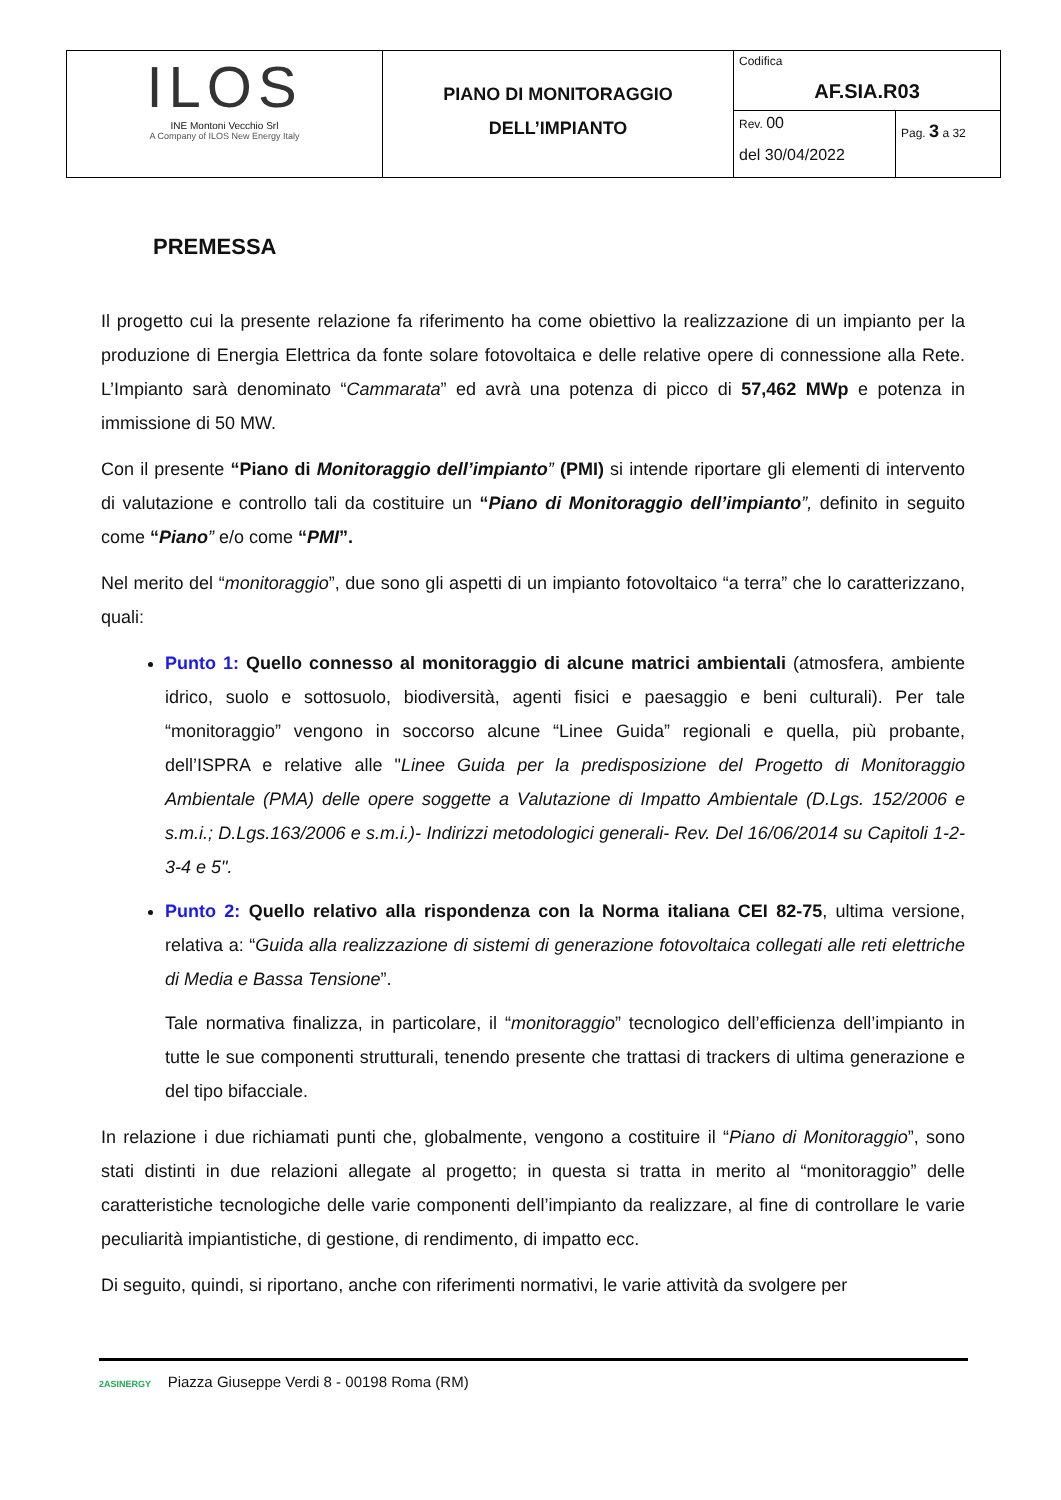| ILOS INE Montoni Vecchio Srl A Company of ILOS New Energy Italy | PIANO DI MONITORAGGIO DELL’IMPIANTO | Codifica AF.SIA.R03 | |
| | | Rev. 00 del 30/04/2022 | Pag. 3 a 32 |
PREMESSA
Il progetto cui la presente relazione fa riferimento ha come obiettivo la realizzazione di un impianto per la produzione di Energia Elettrica da fonte solare fotovoltaica e delle relative opere di connessione alla Rete. L’Impianto sarà denominato “Cammarata” ed avrà una potenza di picco di 57,462 MWp e potenza in immissione di 50 MW.
Con il presente “Piano di Monitoraggio dell’impianto” (PMI) si intende riportare gli elementi di intervento di valutazione e controllo tali da costituire un “Piano di Monitoraggio dell’impianto”, definito in seguito come “Piano” e/o come “PMI”.
Nel merito del “monitoraggio”, due sono gli aspetti di un impianto fotovoltaico “a terra” che lo caratterizzano, quali:
Punto 1: Quello connesso al monitoraggio di alcune matrici ambientali (atmosfera, ambiente idrico, suolo e sottosuolo, biodiversità, agenti fisici e paesaggio e beni culturali). Per tale “monitoraggio” vengono in soccorso alcune “Linee Guida” regionali e quella, più probante, dell’ISPRA e relative alle "Linee Guida per la predisposizione del Progetto di Monitoraggio Ambientale (PMA) delle opere soggette a Valutazione di Impatto Ambientale (D.Lgs. 152/2006 e s.m.i.; D.Lgs.163/2006 e s.m.i.)- Indirizzi metodologici generali- Rev. Del 16/06/2014 su Capitoli 1-2-3-4 e 5".
Punto 2: Quello relativo alla rispondenza con la Norma italiana CEI 82-75, ultima versione, relativa a: “Guida alla realizzazione di sistemi di generazione fotovoltaica collegati alle reti elettriche di Media e Bassa Tensione”.
Tale normativa finalizza, in particolare, il “monitoraggio” tecnologico dell’efficienza dell’impianto in tutte le sue componenti strutturali, tenendo presente che trattasi di trackers di ultima generazione e del tipo bifacciale.
In relazione i due richiamati punti che, globalmente, vengono a costituire il “Piano di Monitoraggio”, sono stati distinti in due relazioni allegate al progetto; in questa si tratta in merito al “monitoraggio” delle caratteristiche tecnologiche delle varie componenti dell’impianto da realizzare, al fine di controllare le varie peculiarità impiantistiche, di gestione, di rendimento, di impatto ecc.
Di seguito, quindi, si riportano, anche con riferimenti normativi, le varie attività da svolgere per
2ASINERGY Piazza Giuseppe Verdi 8 - 00198 Roma (RM)